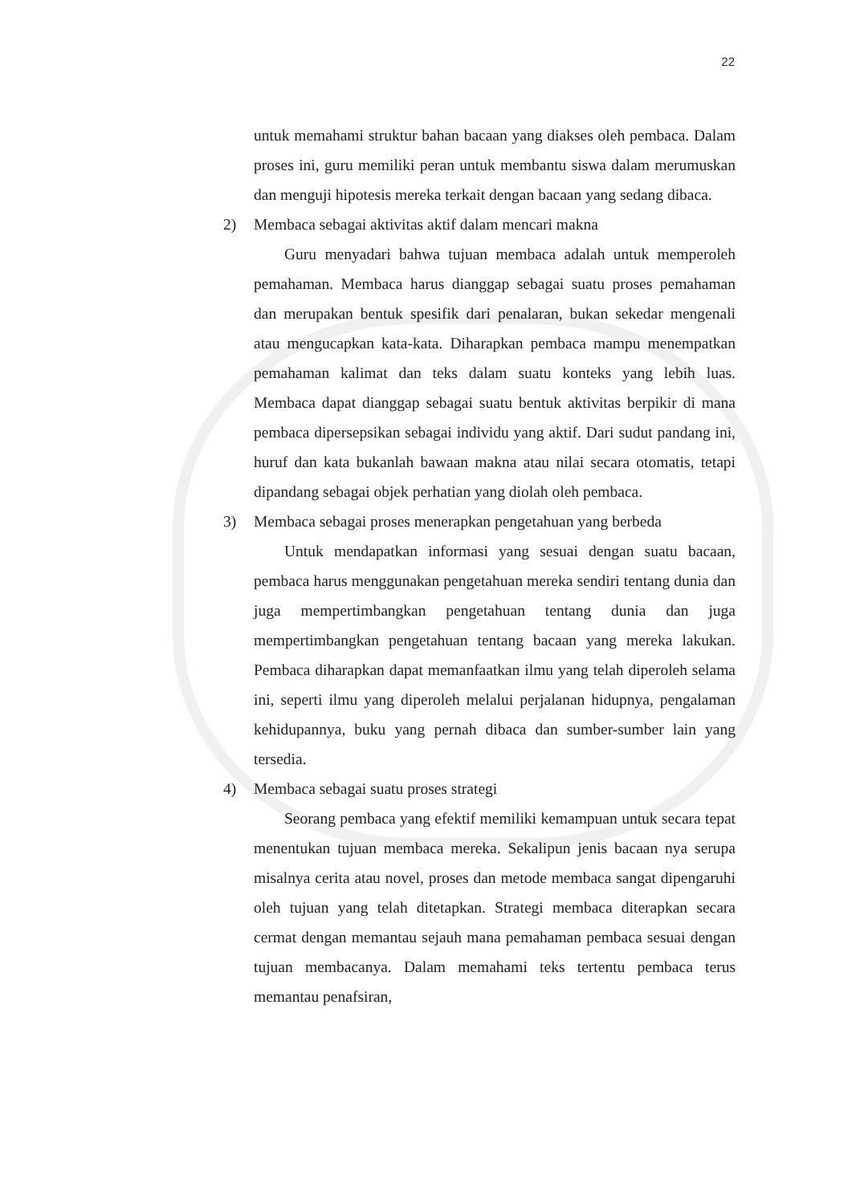22
untuk memahami struktur bahan bacaan yang diakses oleh pembaca. Dalam proses ini, guru memiliki peran untuk membantu siswa dalam merumuskan dan menguji hipotesis mereka terkait dengan bacaan yang sedang dibaca.
2) Membaca sebagai aktivitas aktif dalam mencari makna
Guru menyadari bahwa tujuan membaca adalah untuk memperoleh pemahaman. Membaca harus dianggap sebagai suatu proses pemahaman dan merupakan bentuk spesifik dari penalaran, bukan sekedar mengenali atau mengucapkan kata-kata. Diharapkan pembaca mampu menempatkan pemahaman kalimat dan teks dalam suatu konteks yang lebih luas. Membaca dapat dianggap sebagai suatu bentuk aktivitas berpikir di mana pembaca dipersepsikan sebagai individu yang aktif. Dari sudut pandang ini, huruf dan kata bukanlah bawaan makna atau nilai secara otomatis, tetapi dipandang sebagai objek perhatian yang diolah oleh pembaca.
3) Membaca sebagai proses menerapkan pengetahuan yang berbeda
Untuk mendapatkan informasi yang sesuai dengan suatu bacaan, pembaca harus menggunakan pengetahuan mereka sendiri tentang dunia dan juga mempertimbangkan pengetahuan tentang dunia dan juga mempertimbangkan pengetahuan tentang bacaan yang mereka lakukan. Pembaca diharapkan dapat memanfaatkan ilmu yang telah diperoleh selama ini, seperti ilmu yang diperoleh melalui perjalanan hidupnya, pengalaman kehidupannya, buku yang pernah dibaca dan sumber-sumber lain yang tersedia.
4) Membaca sebagai suatu proses strategi
Seorang pembaca yang efektif memiliki kemampuan untuk secara tepat menentukan tujuan membaca mereka. Sekalipun jenis bacaan nya serupa misalnya cerita atau novel, proses dan metode membaca sangat dipengaruhi oleh tujuan yang telah ditetapkan. Strategi membaca diterapkan secara cermat dengan memantau sejauh mana pemahaman pembaca sesuai dengan tujuan membacanya. Dalam memahami teks tertentu pembaca terus memantau penafsiran,